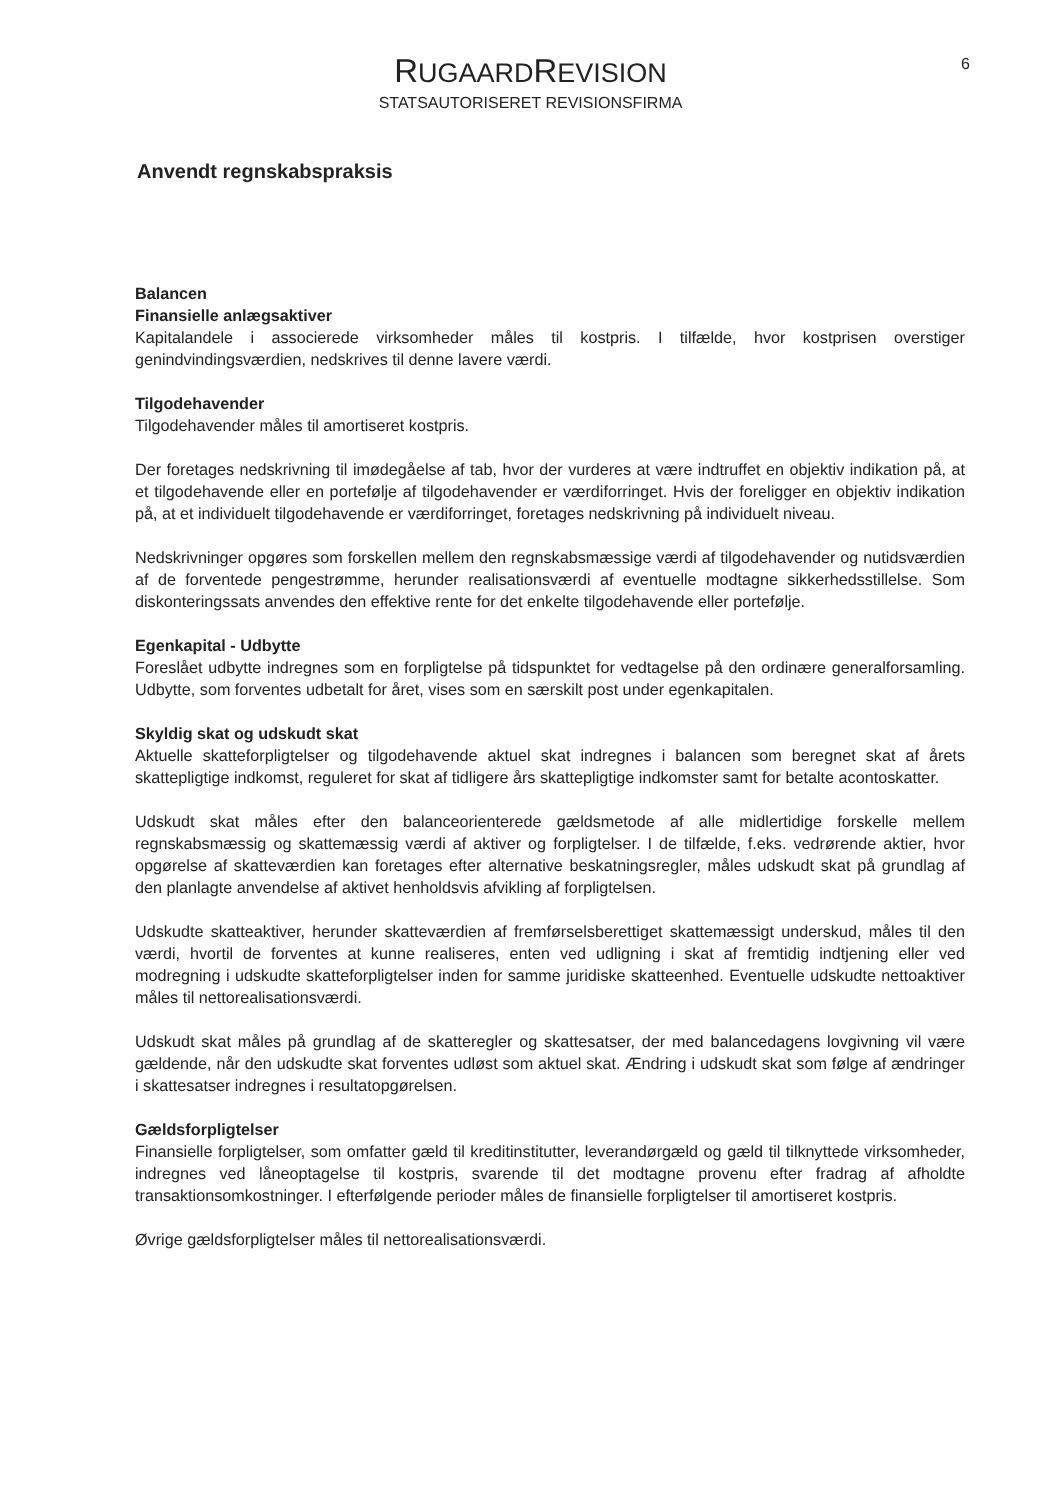RUGAARDREVISION
STATSAUTORISERET REVISIONSFIRMA
6
Anvendt regnskabspraksis
Balancen
Finansielle anlægsaktiver
Kapitalandele i associerede virksomheder måles til kostpris. I tilfælde, hvor kostprisen overstiger genindvindingsværdien, nedskrives til denne lavere værdi.
Tilgodehavender
Tilgodehavender måles til amortiseret kostpris.
Der foretages nedskrivning til imødegåelse af tab, hvor der vurderes at være indtruffet en objektiv indikation på, at et tilgodehavende eller en portefølje af tilgodehavender er værdiforringet. Hvis der foreligger en objektiv indikation på, at et individuelt tilgodehavende er værdiforringet, foretages nedskrivning på individuelt niveau.
Nedskrivninger opgøres som forskellen mellem den regnskabsmæssige værdi af tilgodehavender og nutidsværdien af de forventede pengestrømme, herunder realisationsværdi af eventuelle modtagne sikkerhedsstillelse. Som diskonteringssats anvendes den effektive rente for det enkelte tilgodehavende eller portefølje.
Egenkapital - Udbytte
Foreslået udbytte indregnes som en forpligtelse på tidspunktet for vedtagelse på den ordinære generalforsamling. Udbytte, som forventes udbetalt for året, vises som en særskilt post under egenkapitalen.
Skyldig skat og udskudt skat
Aktuelle skatteforpligtelser og tilgodehavende aktuel skat indregnes i balancen som beregnet skat af årets skattepligtige indkomst, reguleret for skat af tidligere års skattepligtige indkomster samt for betalte acontoskatter.
Udskudt skat måles efter den balanceorienterede gældsmetode af alle midlertidige forskelle mellem regnskabsmæssig og skattemæssig værdi af aktiver og forpligtelser. I de tilfælde, f.eks. vedrørende aktier, hvor opgørelse af skatteværdien kan foretages efter alternative beskatningsregler, måles udskudt skat på grundlag af den planlagte anvendelse af aktivet henholdsvis afvikling af forpligtelsen.
Udskudte skatteaktiver, herunder skatteværdien af fremførselsberettiget skattemæssigt underskud, måles til den værdi, hvortil de forventes at kunne realiseres, enten ved udligning i skat af fremtidig indtjening eller ved modregning i udskudte skatteforpligtelser inden for samme juridiske skatteenhed. Eventuelle udskudte nettoaktiver måles til nettorealisationsværdi.
Udskudt skat måles på grundlag af de skatteregler og skattesatser, der med balancedagens lovgivning vil være gældende, når den udskudte skat forventes udløst som aktuel skat. Ændring i udskudt skat som følge af ændringer i skattesatser indregnes i resultatopgørelsen.
Gældsforpligtelser
Finansielle forpligtelser, som omfatter gæld til kreditinstitutter, leverandørgæld og gæld til tilknyttede virksomheder, indregnes ved låneoptagelse til kostpris, svarende til det modtagne provenu efter fradrag af afholdte transaktionsomkostninger. I efterfølgende perioder måles de finansielle forpligtelser til amortiseret kostpris.
Øvrige gældsforpligtelser måles til nettorealisationsværdi.